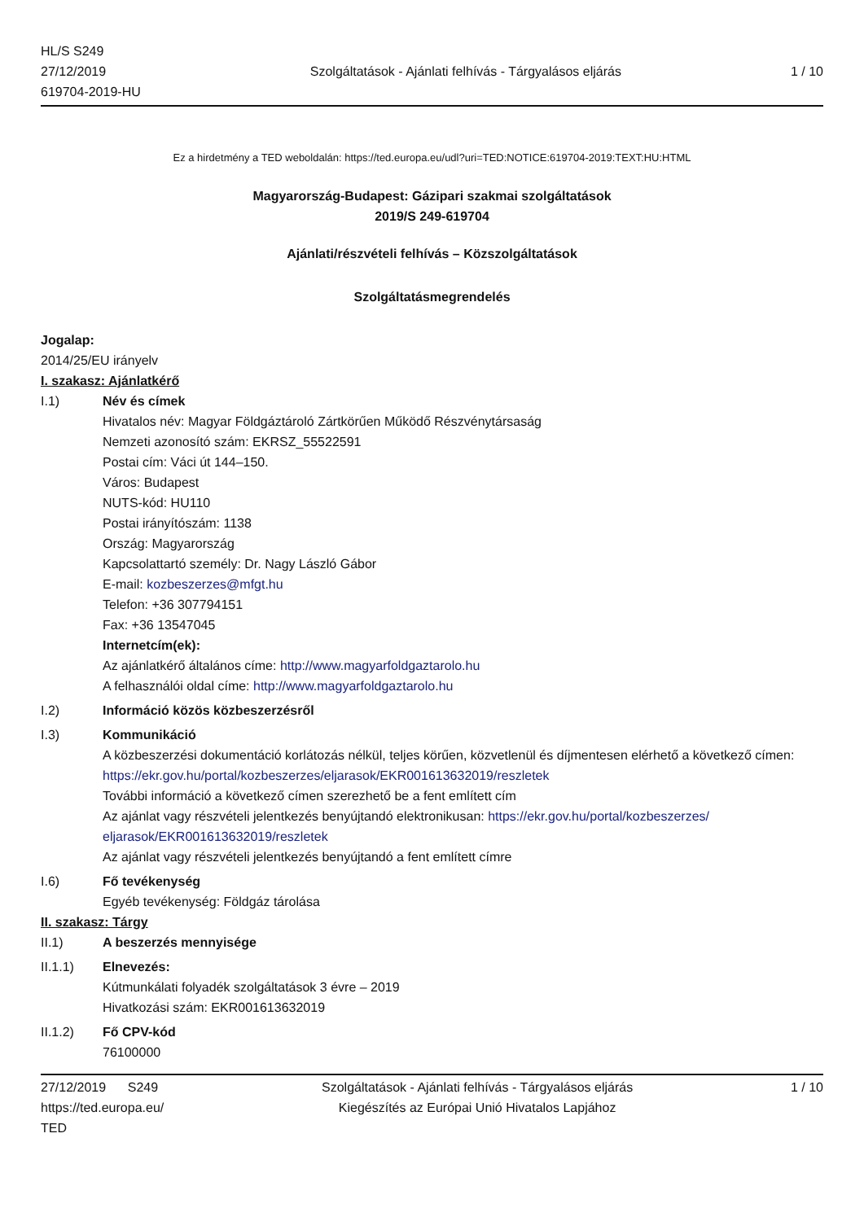HL/S S249
27/12/2019
619704-2019-HU
Szolgáltatások - Ajánlati felhívás - Tárgyalásos eljárás
1 / 10
Ez a hirdetmény a TED weboldalán: https://ted.europa.eu/udl?uri=TED:NOTICE:619704-2019:TEXT:HU:HTML
Magyarország-Budapest: Gázipari szakmai szolgáltatások
2019/S 249-619704
Ajánlati/részvételi felhívás – Közszolgáltatások
Szolgáltatásmegrendelés
Jogalap:
2014/25/EU irányelv
I. szakasz: Ajánlatkérő
I.1)
Név és címek
Hivatalos név: Magyar Földgáztároló Zártkörűen Működő Részvénytársaság
Nemzeti azonosító szám: EKRSZ_55522591
Postai cím: Váci út 144–150.
Város: Budapest
NUTS-kód: HU110
Postai irányítószám: 1138
Ország: Magyarország
Kapcsolattartó személy: Dr. Nagy László Gábor
E-mail: kozbeszerzes@mfgt.hu
Telefon: +36 307794151
Fax: +36 13547045
Internetcím(ek):
Az ajánlatkérő általános címe: http://www.magyarfoldgaztarolo.hu
A felhasználói oldal címe: http://www.magyarfoldgaztarolo.hu
I.2)
Információ közös közbeszerzésről
I.3)
Kommunikáció
A közbeszerzési dokumentáció korlátozás nélkül, teljes körűen, közvetlenül és díjmentesen elérhető a következő címen: https://ekr.gov.hu/portal/kozbeszerzes/eljarasok/EKR001613632019/reszletek
További információ a következő címen szerezhető be a fent említett cím
Az ajánlat vagy részvételi jelentkezés benyújtandó elektronikusan: https://ekr.gov.hu/portal/kozbeszerzes/ eljarasok/EKR001613632019/reszletek
Az ajánlat vagy részvételi jelentkezés benyújtandó a fent említett címre
I.6)
Fő tevékenység
Egyéb tevékenység: Földgáz tárolása
II. szakasz: Tárgy
II.1)
A beszerzés mennyisége
II.1.1)
Elnevezés:
Kútmunkálati folyadék szolgáltatások 3 évre – 2019
Hivatkozási szám: EKR001613632019
II.1.2)
Fő CPV-kód
76100000
27/12/2019 S249
https://ted.europa.eu/
TED
Szolgáltatások - Ajánlati felhívás - Tárgyalásos eljárás
Kiegészítés az Európai Unió Hivatalos Lapjához
1 / 10